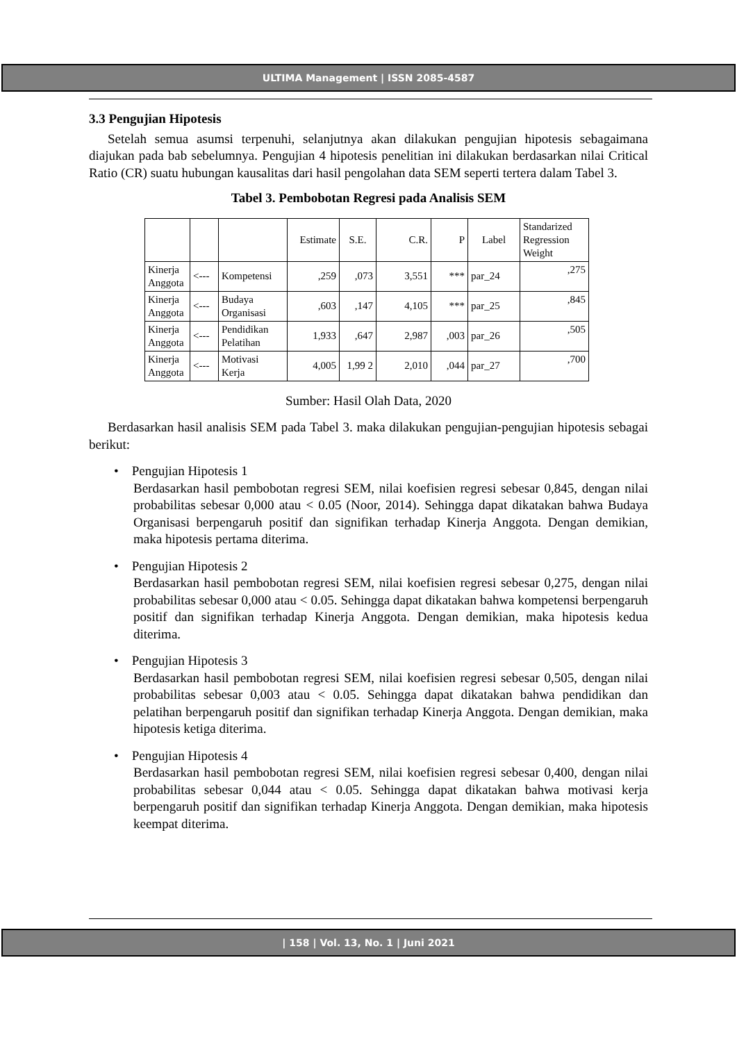ULTIMA Management | ISSN 2085-4587
3.3 Pengujian Hipotesis
Setelah semua asumsi terpenuhi, selanjutnya akan dilakukan pengujian hipotesis sebagaimana diajukan pada bab sebelumnya. Pengujian 4 hipotesis penelitian ini dilakukan berdasarkan nilai Critical Ratio (CR) suatu hubungan kausalitas dari hasil pengolahan data SEM seperti tertera dalam Tabel 3.
Tabel 3. Pembobotan Regresi pada Analisis SEM
| | | | Estimate | S.E. | C.R. | P | Label | Standarized Regression Weight |
| --- | --- | --- | --- | --- | --- | --- | --- | --- |
| Kinerja Anggota | <--- | Kompetensi | ,259 | ,073 | 3,551 | *** | par_24 | ,275 |
| Kinerja Anggota | <--- | Budaya Organisasi | ,603 | ,147 | 4,105 | *** | par_25 | ,845 |
| Kinerja Anggota | <--- | Pendidikan Pelatihan | 1,933 | ,647 | 2,987 | ,003 | par_26 | ,505 |
| Kinerja Anggota | <--- | Motivasi Kerja | 4,005 | 1,99 2 | 2,010 | ,044 | par_27 | ,700 |
Sumber: Hasil Olah Data, 2020
Berdasarkan hasil analisis SEM pada Tabel 3. maka dilakukan pengujian-pengujian hipotesis sebagai berikut:
• Pengujian Hipotesis 1
Berdasarkan hasil pembobotan regresi SEM, nilai koefisien regresi sebesar 0,845, dengan nilai probabilitas sebesar 0,000 atau < 0.05 (Noor, 2014). Sehingga dapat dikatakan bahwa Budaya Organisasi berpengaruh positif dan signifikan terhadap Kinerja Anggota. Dengan demikian, maka hipotesis pertama diterima.
• Pengujian Hipotesis 2
Berdasarkan hasil pembobotan regresi SEM, nilai koefisien regresi sebesar 0,275, dengan nilai probabilitas sebesar 0,000 atau < 0.05. Sehingga dapat dikatakan bahwa kompetensi berpengaruh positif dan signifikan terhadap Kinerja Anggota. Dengan demikian, maka hipotesis kedua diterima.
• Pengujian Hipotesis 3
Berdasarkan hasil pembobotan regresi SEM, nilai koefisien regresi sebesar 0,505, dengan nilai probabilitas sebesar 0,003 atau < 0.05. Sehingga dapat dikatakan bahwa pendidikan dan pelatihan berpengaruh positif dan signifikan terhadap Kinerja Anggota. Dengan demikian, maka hipotesis ketiga diterima.
• Pengujian Hipotesis 4
Berdasarkan hasil pembobotan regresi SEM, nilai koefisien regresi sebesar 0,400, dengan nilai probabilitas sebesar 0,044 atau < 0.05. Sehingga dapat dikatakan bahwa motivasi kerja berpengaruh positif dan signifikan terhadap Kinerja Anggota. Dengan demikian, maka hipotesis keempat diterima.
| 158 | Vol. 13, No. 1 | Juni 2021